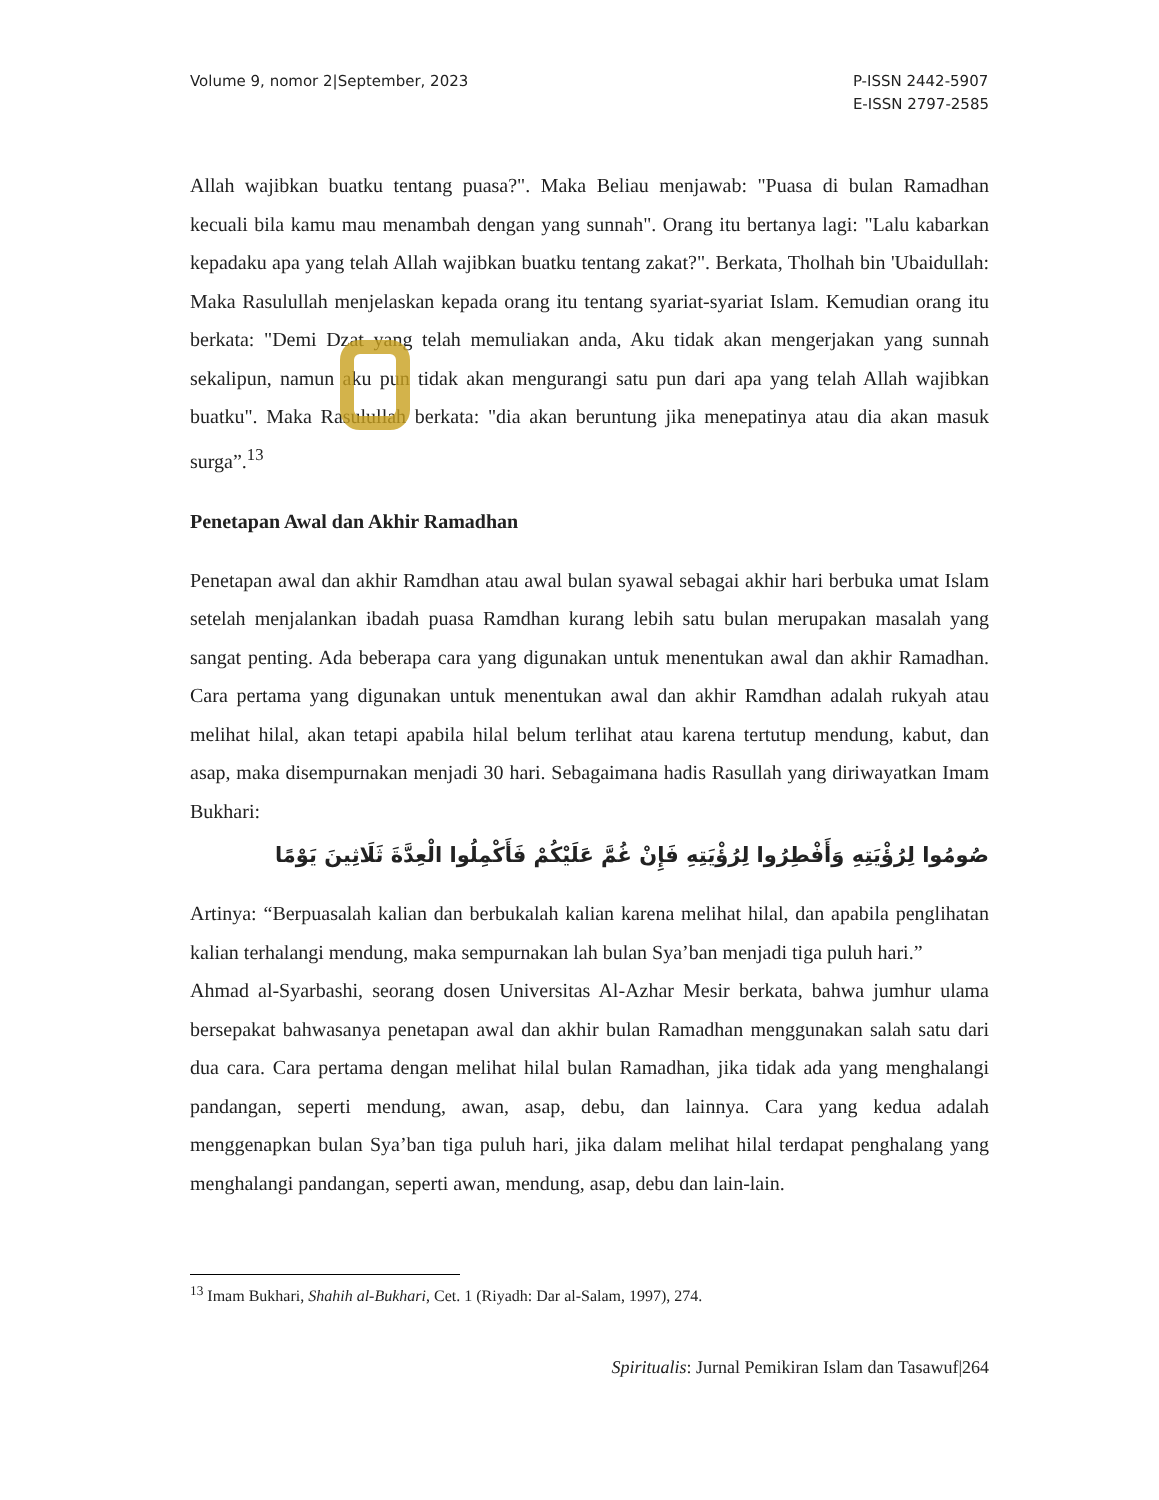Volume 9, nomor 2|September, 2023
P-ISSN 2442-5907
E-ISSN 2797-2585
Allah wajibkan buatku tentang puasa?". Maka Beliau menjawab: "Puasa di bulan Ramadhan kecuali bila kamu mau menambah dengan yang sunnah". Orang itu bertanya lagi: "Lalu kabarkan kepadaku apa yang telah Allah wajibkan buatku tentang zakat?". Berkata, Tholhah bin 'Ubaidullah: Maka Rasulullah menjelaskan kepada orang itu tentang syariat-syariat Islam. Kemudian orang itu berkata: "Demi Dzat yang telah memuliakan anda, Aku tidak akan mengerjakan yang sunnah sekalipun, namun aku pun tidak akan mengurangi satu pun dari apa yang telah Allah wajibkan buatku". Maka Rasulullah berkata: "dia akan beruntung jika menepatinya atau dia akan masuk surga”.<sup>13</sup>
Penetapan Awal dan Akhir Ramadhan
Penetapan awal dan akhir Ramdhan atau awal bulan syawal sebagai akhir hari berbuka umat Islam setelah menjalankan ibadah puasa Ramdhan kurang lebih satu bulan merupakan masalah yang sangat penting. Ada beberapa cara yang digunakan untuk menentukan awal dan akhir Ramadhan. Cara pertama yang digunakan untuk menentukan awal dan akhir Ramdhan adalah rukyah atau melihat hilal, akan tetapi apabila hilal belum terlihat atau karena tertutup mendung, kabut, dan asap, maka disempurnakan menjadi 30 hari. Sebagaimana hadis Rasullah yang diriwayatkan Imam Bukhari:
صُومُوا لِرُؤْيَتِهِ وَأَفْطِرُوا لِرُؤْيَتِهِ فَإِنْ غُمَّ عَلَيْكُمْ فَأَكْمِلُوا الْعِدَّةَ ثَلَاثِينَ يَوْمًا
Artinya: “Berpuasalah kalian dan berbukalah kalian karena melihat hilal, dan apabila penglihatan kalian terhalangi mendung, maka sempurnakan lah bulan Sya’ban menjadi tiga puluh hari.”
Ahmad al-Syarbashi, seorang dosen Universitas Al-Azhar Mesir berkata, bahwa jumhur ulama bersepakat bahwasanya penetapan awal dan akhir bulan Ramadhan menggunakan salah satu dari dua cara. Cara pertama dengan melihat hilal bulan Ramadhan, jika tidak ada yang menghalangi pandangan, seperti mendung, awan, asap, debu, dan lainnya. Cara yang kedua adalah menggenapkan bulan Sya’ban tiga puluh hari, jika dalam melihat hilal terdapat penghalang yang menghalangi pandangan, seperti awan, mendung, asap, debu dan lain-lain.
<sup>13</sup> Imam Bukhari, Shahih al-Bukhari, Cet. 1 (Riyadh: Dar al-Salam, 1997), 274.
Spiritualis: Jurnal Pemikiran Islam dan Tasawuf|264